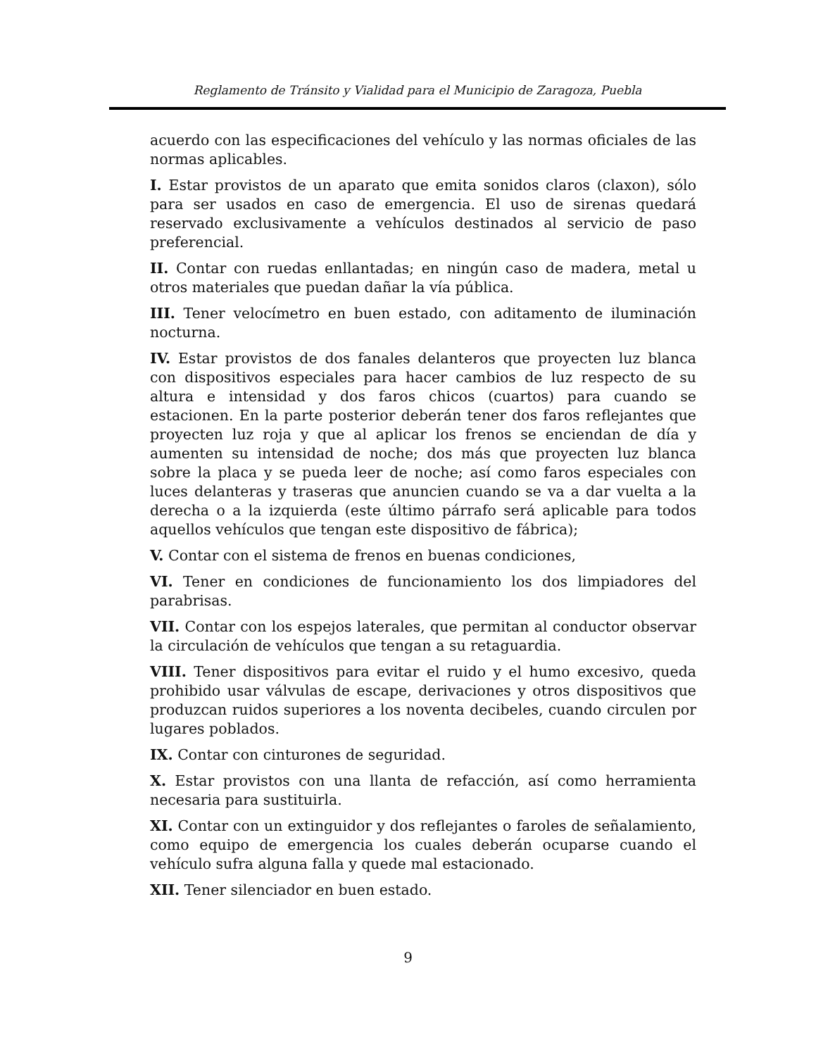Reglamento de Tránsito y Vialidad para el Municipio de Zaragoza, Puebla
acuerdo con las especificaciones del vehículo y las normas oficiales de las normas aplicables.
I. Estar provistos de un aparato que emita sonidos claros (claxon), sólo para ser usados en caso de emergencia. El uso de sirenas quedará reservado exclusivamente a vehículos destinados al servicio de paso preferencial.
II. Contar con ruedas enllantadas; en ningún caso de madera, metal u otros materiales que puedan dañar la vía pública.
III. Tener velocímetro en buen estado, con aditamento de iluminación nocturna.
IV. Estar provistos de dos fanales delanteros que proyecten luz blanca con dispositivos especiales para hacer cambios de luz respecto de su altura e intensidad y dos faros chicos (cuartos) para cuando se estacionen. En la parte posterior deberán tener dos faros reflejantes que proyecten luz roja y que al aplicar los frenos se enciendan de día y aumenten su intensidad de noche; dos más que proyecten luz blanca sobre la placa y se pueda leer de noche; así como faros especiales con luces delanteras y traseras que anuncien cuando se va a dar vuelta a la derecha o a la izquierda (este último párrafo será aplicable para todos aquellos vehículos que tengan este dispositivo de fábrica);
V. Contar con el sistema de frenos en buenas condiciones,
VI. Tener en condiciones de funcionamiento los dos limpiadores del parabrisas.
VII. Contar con los espejos laterales, que permitan al conductor observar la circulación de vehículos que tengan a su retaguardia.
VIII. Tener dispositivos para evitar el ruido y el humo excesivo, queda prohibido usar válvulas de escape, derivaciones y otros dispositivos que produzcan ruidos superiores a los noventa decibeles, cuando circulen por lugares poblados.
IX. Contar con cinturones de seguridad.
X. Estar provistos con una llanta de refacción, así como herramienta necesaria para sustituirla.
XI. Contar con un extinguidor y dos reflejantes o faroles de señalamiento, como equipo de emergencia los cuales deberán ocuparse cuando el vehículo sufra alguna falla y quede mal estacionado.
XII. Tener silenciador en buen estado.
9